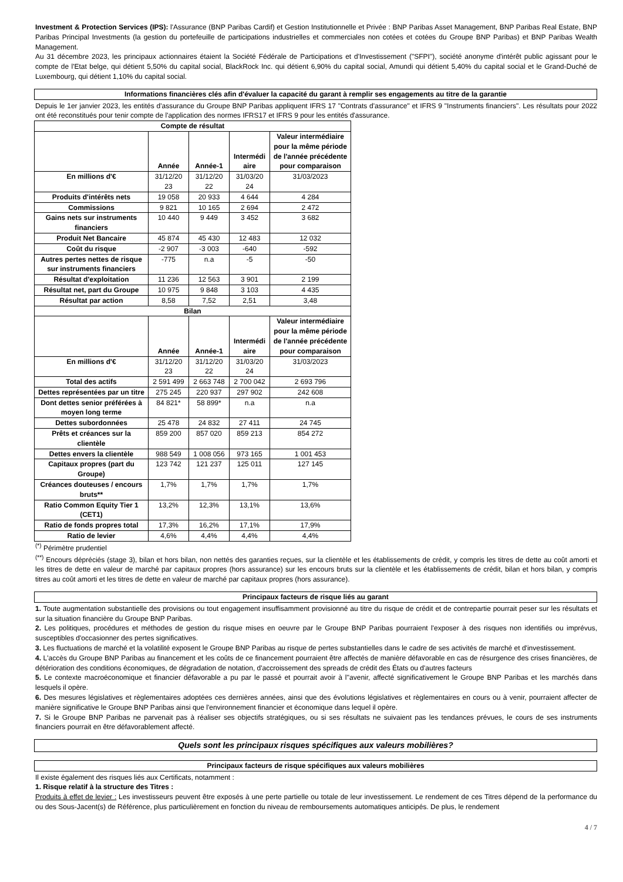Investment & Protection Services (IPS): l'Assurance (BNP Paribas Cardif) et Gestion Institutionnelle et Privée : BNP Paribas Asset Management, BNP Paribas Real Estate, BNP Paribas Principal Investments (la gestion du portefeuille de participations industrielles et commerciales non cotées et cotées du Groupe BNP Paribas) et BNP Paribas Wealth Management.
Au 31 décembre 2023, les principaux actionnaires étaient la Société Fédérale de Participations et d'Investissement ("SFPI"), société anonyme d'intérêt public agissant pour le compte de l'Etat belge, qui détient 5,50% du capital social, BlackRock Inc. qui détient 6,90% du capital social, Amundi qui détient 5,40% du capital social et le Grand-Duché de Luxembourg, qui détient 1,10% du capital social.
Informations financières clés afin d'évaluer la capacité du garant à remplir ses engagements au titre de la garantie
Depuis le 1er janvier 2023, les entités d'assurance du Groupe BNP Paribas appliquent IFRS 17 "Contrats d'assurance" et IFRS 9 "Instruments financiers". Les résultats pour 2022 ont été reconstitués pour tenir compte de l'application des normes IFRS17 et IFRS 9 pour les entités d'assurance.
| Compte de résultat | | | | |
| --- | --- | --- | --- | --- |
| | Année | Année-1 | Intermédi aire | Valeur intermédiaire pour la même période de l'année précédente pour comparaison |
| En millions d'€ | 31/12/20 23 | 31/12/20 22 | 31/03/20 24 | 31/03/2023 |
| Produits d'intérêts nets | 19 058 | 20 933 | 4 644 | 4 284 |
| Commissions | 9 821 | 10 165 | 2 694 | 2 472 |
| Gains nets sur instruments financiers | 10 440 | 9 449 | 3 452 | 3 682 |
| Produit Net Bancaire | 45 874 | 45 430 | 12 483 | 12 032 |
| Coût du risque | -2 907 | -3 003 | -640 | -592 |
| Autres pertes nettes de risque sur instruments financiers | -775 | n.a | -5 | -50 |
| Résultat d'exploitation | 11 236 | 12 563 | 3 901 | 2 199 |
| Résultat net, part du Groupe | 10 975 | 9 848 | 3 103 | 4 435 |
| Résultat par action | 8,58 | 7,52 | 2,51 | 3,48 |
| Bilan | | | | |
| | Année | Année-1 | Intermédi aire | Valeur intermédiaire pour la même période de l'année précédente pour comparaison |
| En millions d'€ | 31/12/20 23 | 31/12/20 22 | 31/03/20 24 | 31/03/2023 |
| Total des actifs | 2 591 499 | 2 663 748 | 2 700 042 | 2 693 796 |
| Dettes représentées par un titre | 275 245 | 220 937 | 297 902 | 242 608 |
| Dont dettes senior préférées à moyen long terme | 84 821* | 58 899* | n.a | n.a |
| Dettes subordonnées | 25 478 | 24 832 | 27 411 | 24 745 |
| Prêts et créances sur la clientèle | 859 200 | 857 020 | 859 213 | 854 272 |
| Dettes envers la clientèle | 988 549 | 1 008 056 | 973 165 | 1 001 453 |
| Capitaux propres (part du Groupe) | 123 742 | 121 237 | 125 011 | 127 145 |
| Créances douteuses / encours bruts** | 1,7% | 1,7% | 1,7% | 1,7% |
| Ratio Common Equity Tier 1 (CET1) | 13,2% | 12,3% | 13,1% | 13,6% |
| Ratio de fonds propres total | 17,3% | 16,2% | 17,1% | 17,9% |
| Ratio de levier | 4,6% | 4,4% | 4,4% | 4,4% |
<sup>(*)</sup> Périmètre prudentiel
<sup>(**)</sup> Encours dépréciés (stage 3), bilan et hors bilan, non nettés des garanties reçues, sur la clientèle et les établissements de crédit, y compris les titres de dette au coût amorti et les titres de dette en valeur de marché par capitaux propres (hors assurance) sur les encours bruts sur la clientèle et les établissements de crédit, bilan et hors bilan, y compris titres au coût amorti et les titres de dette en valeur de marché par capitaux propres (hors assurance).
Principaux facteurs de risque liés au garant
1. Toute augmentation substantielle des provisions ou tout engagement insuffisamment provisionné au titre du risque de crédit et de contrepartie pourrait peser sur les résultats et sur la situation financière du Groupe BNP Paribas.
2. Les politiques, procédures et méthodes de gestion du risque mises en oeuvre par le Groupe BNP Paribas pourraient l'exposer à des risques non identifiés ou imprévus, susceptibles d'occasionner des pertes significatives.
3. Les fluctuations de marché et la volatilité exposent le Groupe BNP Paribas au risque de pertes substantielles dans le cadre de ses activités de marché et d'investissement.
4. L'accès du Groupe BNP Paribas au financement et les coûts de ce financement pourraient être affectés de manière défavorable en cas de résurgence des crises financières, de détérioration des conditions économiques, de dégradation de notation, d'accroissement des spreads de crédit des États ou d'autres facteurs
5. Le contexte macroéconomique et financier défavorable a pu par le passé et pourrait avoir à l''avenir, affecté significativement le Groupe BNP Paribas et les marchés dans lesquels il opère.
6. Des mesures législatives et règlementaires adoptées ces dernières années, ainsi que des évolutions législatives et règlementaires en cours ou à venir, pourraient affecter de manière significative le Groupe BNP Paribas ainsi que l'environnement financier et économique dans lequel il opère.
7. Si le Groupe BNP Paribas ne parvenait pas à réaliser ses objectifs stratégiques, ou si ses résultats ne suivaient pas les tendances prévues, le cours de ses instruments financiers pourrait en être défavorablement affecté.
Quels sont les principaux risques spécifiques aux valeurs mobilières?
Principaux facteurs de risque spécifiques aux valeurs mobilières
Il existe également des risques liés aux Certificats, notamment :
1. Risque relatif à la structure des Titres :
Produits à effet de levier : Les investisseurs peuvent être exposés à une perte partielle ou totale de leur investissement. Le rendement de ces Titres dépend de la performance du ou des Sous-Jacent(s) de Référence, plus particulièrement en fonction du niveau de remboursements automatiques anticipés. De plus, le rendement
4 / 7